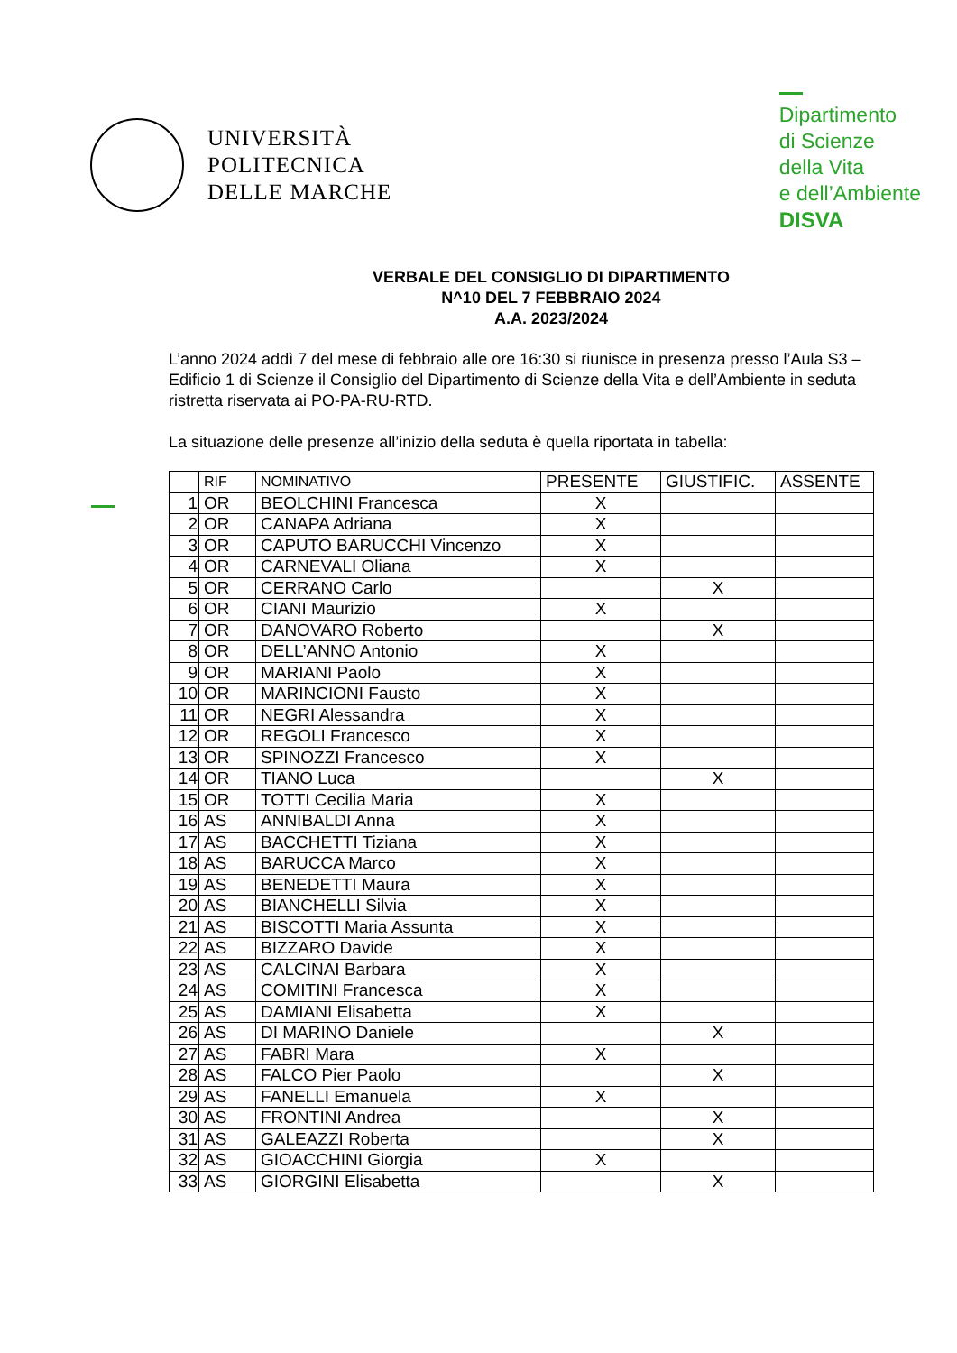UNIVERSITÀ
POLITECNICA
DELLE MARCHE
Dipartimento
di Scienze
della Vita
e dell’Ambiente
DISVA
VERBALE DEL CONSIGLIO DI DIPARTIMENTO
N^10 DEL 7 FEBBRAIO 2024
A.A. 2023/2024
L’anno 2024 addì 7 del mese di febbraio alle ore 16:30 si riunisce in presenza presso l’Aula S3 – Edificio 1 di Scienze il Consiglio del Dipartimento di Scienze della Vita e dell’Ambiente in seduta ristretta riservata ai PO-PA-RU-RTD.
La situazione delle presenze all’inizio della seduta è quella riportata in tabella:
| | RIF | NOMINATIVO | PRESENTE | GIUSTIFIC. | ASSENTE |
| --- | --- | --- | --- | --- | --- |
| 1 | OR | BEOLCHINI Francesca | X | | |
| 2 | OR | CANAPA Adriana | X | | |
| 3 | OR | CAPUTO BARUCCHI Vincenzo | X | | |
| 4 | OR | CARNEVALI Oliana | X | | |
| 5 | OR | CERRANO Carlo | | X | |
| 6 | OR | CIANI Maurizio | X | | |
| 7 | OR | DANOVARO Roberto | | X | |
| 8 | OR | DELL’ANNO Antonio | X | | |
| 9 | OR | MARIANI Paolo | X | | |
| 10 | OR | MARINCIONI Fausto | X | | |
| 11 | OR | NEGRI Alessandra | X | | |
| 12 | OR | REGOLI Francesco | X | | |
| 13 | OR | SPINOZZI Francesco | X | | |
| 14 | OR | TIANO Luca | | X | |
| 15 | OR | TOTTI Cecilia Maria | X | | |
| 16 | AS | ANNIBALDI Anna | X | | |
| 17 | AS | BACCHETTI Tiziana | X | | |
| 18 | AS | BARUCCA Marco | X | | |
| 19 | AS | BENEDETTI Maura | X | | |
| 20 | AS | BIANCHELLI Silvia | X | | |
| 21 | AS | BISCOTTI Maria Assunta | X | | |
| 22 | AS | BIZZARO Davide | X | | |
| 23 | AS | CALCINAI Barbara | X | | |
| 24 | AS | COMITINI Francesca | X | | |
| 25 | AS | DAMIANI Elisabetta | X | | |
| 26 | AS | DI MARINO Daniele | | X | |
| 27 | AS | FABRI Mara | X | | |
| 28 | AS | FALCO Pier Paolo | | X | |
| 29 | AS | FANELLI Emanuela | X | | |
| 30 | AS | FRONTINI Andrea | | X | |
| 31 | AS | GALEAZZI Roberta | | X | |
| 32 | AS | GIOACCHINI Giorgia | X | | |
| 33 | AS | GIORGINI Elisabetta | | X | |